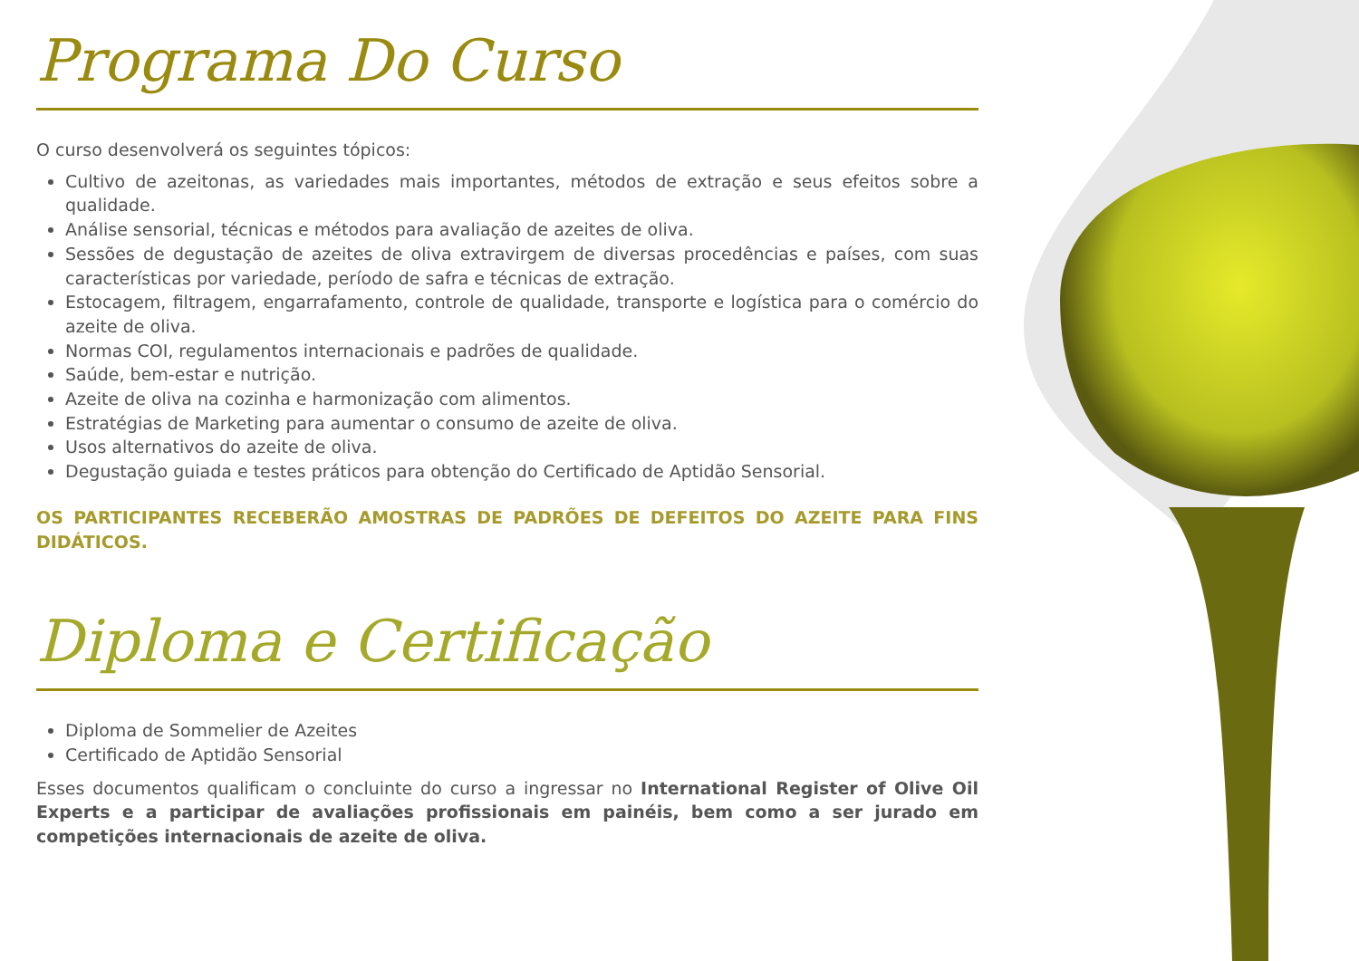Programa Do Curso
O curso desenvolverá os seguintes tópicos:
Cultivo de azeitonas, as variedades mais importantes, métodos de extração e seus efeitos sobre a qualidade.
Análise sensorial, técnicas e métodos para avaliação de azeites de oliva.
Sessões de degustação de azeites de oliva extravirgem de diversas procedências e países, com suas características por variedade, período de safra e técnicas de extração.
Estocagem, filtragem, engarrafamento, controle de qualidade, transporte e logística para o comércio do azeite de oliva.
Normas COI, regulamentos internacionais e padrões de qualidade.
Saúde, bem-estar e nutrição.
Azeite de oliva na cozinha e harmonização com alimentos.
Estratégias de Marketing para aumentar o consumo de azeite de oliva.
Usos alternativos do azeite de oliva.
Degustação guiada e testes práticos para obtenção do Certificado de Aptidão Sensorial.
OS PARTICIPANTES RECEBERÃO AMOSTRAS DE PADRÕES DE DEFEITOS DO AZEITE PARA FINS DIDÁTICOS.
Diploma e Certificação
Diploma de Sommelier de Azeites
Certificado de Aptidão Sensorial
Esses documentos qualificam o concluinte do curso a ingressar no International Register of Olive Oil Experts e a participar de avaliações profissionais em painéis, bem como a ser jurado em competições internacionais de azeite de oliva.